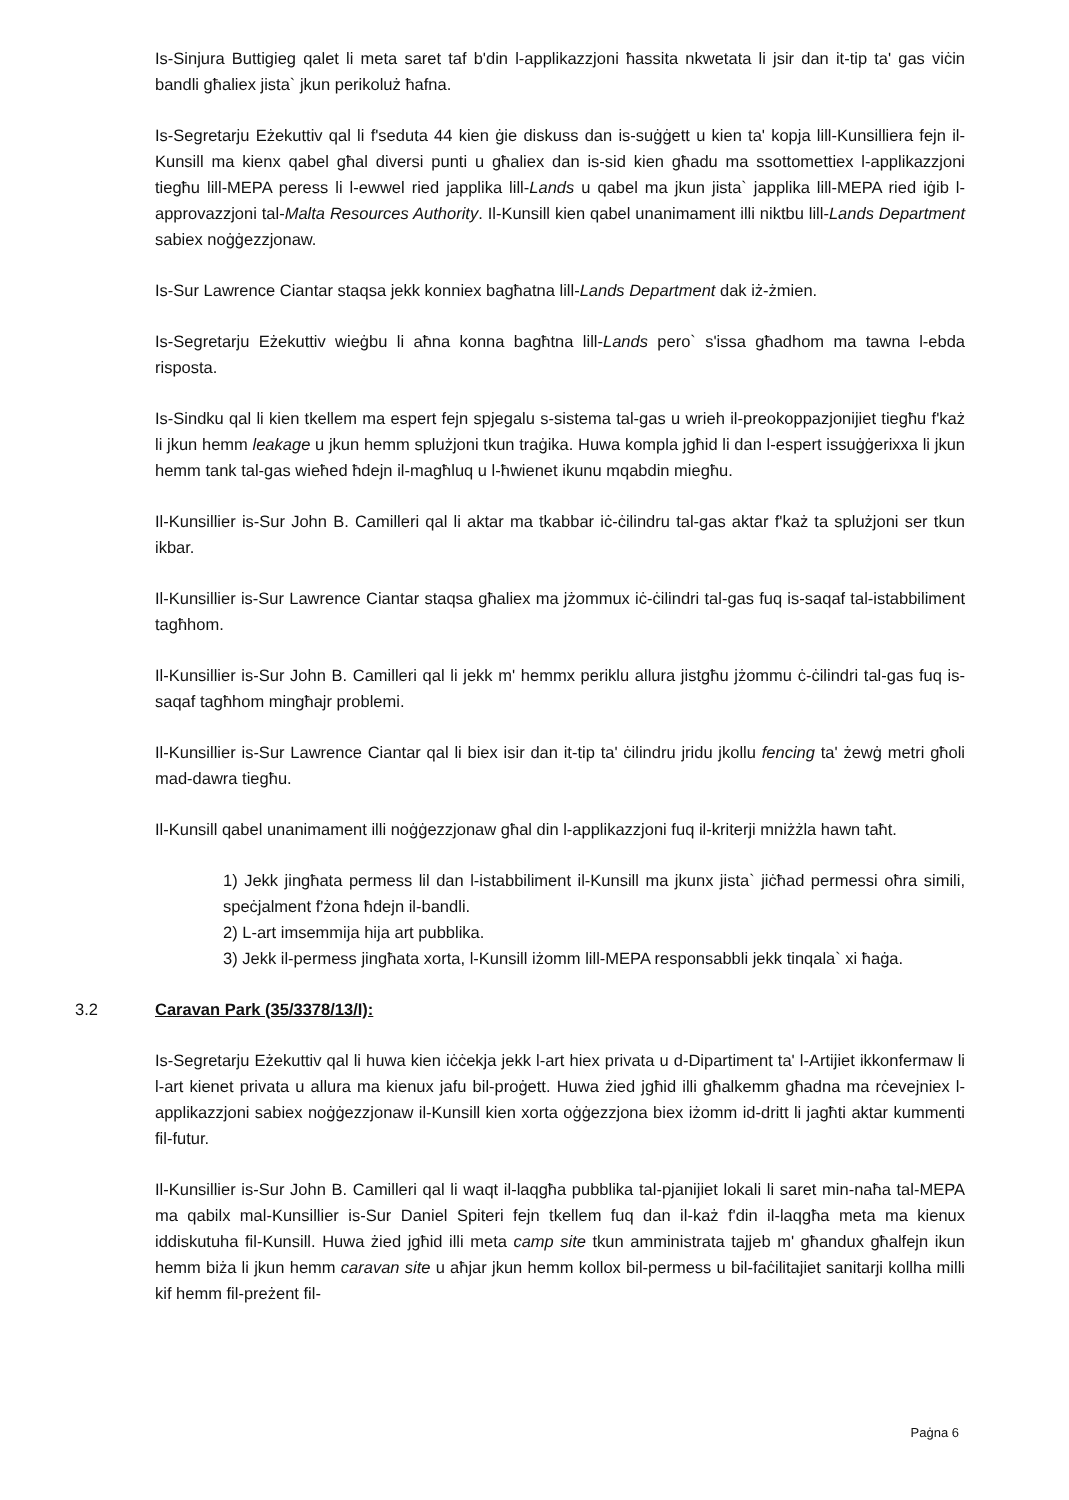Is-Sinjura Buttigieg qalet li meta saret taf b'din l-applikazzjoni ħassita nkwetata li jsir dan it-tip ta' gas viċin bandli għaliex jista` jkun perikoluż ħafna.
Is-Segretarju Eżekuttiv qal li f'seduta 44 kien ġie diskuss dan is-suġġett u kien ta' kopja lill-Kunsilliera fejn il-Kunsill ma kienx qabel għal diversi punti u għaliex dan is-sid kien għadu ma ssottomettiex l-applikazzjoni tiegħu lill-MEPA peress li l-ewwel ried japplika lill-Lands u qabel ma jkun jista` japplika lill-MEPA ried iġib l-approvazzjoni tal-Malta Resources Authority. Il-Kunsill kien qabel unanimament illi niktbu lill-Lands Department sabiex noġġezzjonaw.
Is-Sur Lawrence Ciantar staqsa jekk konniex bagħatna lill-Lands Department dak iż-żmien.
Is-Segretarju Eżekuttiv wieġbu li aħna konna bagħtna lill-Lands pero` s'issa għadhom ma tawna l-ebda risposta.
Is-Sindku qal li kien tkellem ma espert fejn spjegalu s-sistema tal-gas u wrieh il-preokoppazjonijiet tiegħu f'każ li jkun hemm leakage u jkun hemm splużjoni tkun traġika. Huwa kompla jgħid li dan l-espert issuġġerixxa li jkun hemm tank tal-gas wieħed ħdejn il-magħluq u l-ħwienet ikunu mqabdin miegħu.
Il-Kunsillier is-Sur John B. Camilleri qal li aktar ma tkabbar iċ-ċilindru tal-gas aktar f'każ ta splużjoni ser tkun ikbar.
Il-Kunsillier is-Sur Lawrence Ciantar staqsa għaliex ma jżommux iċ-ċilindri tal-gas fuq is-saqaf tal-istabbiliment tagħhom.
Il-Kunsillier is-Sur John B. Camilleri qal li jekk m' hemmx periklu allura jistgħu jżommu ċ-ċilindri tal-gas fuq is-saqaf tagħhom mingħajr problemi.
Il-Kunsillier is-Sur Lawrence Ciantar qal li biex isir dan it-tip ta' ċilindru jridu jkollu fencing ta' żewġ metri għoli mad-dawra tiegħu.
Il-Kunsill qabel unanimament illi noġġezzjonaw għal din l-applikazzjoni fuq il-kriterji mniżżla hawn taħt.
1) Jekk jingħata permess lil dan l-istabbiliment il-Kunsill ma jkunx jista` jiċħad permessi oħra simili, speċjalment f'żona ħdejn il-bandli.
2) L-art imsemmija hija art pubblika.
3) Jekk il-permess jingħata xorta, l-Kunsill iżomm lill-MEPA responsabbli jekk tinqala` xi ħaġa.
3.2 Caravan Park (35/3378/13/I):
Is-Segretarju Eżekuttiv qal li huwa kien iċċekja jekk l-art hiex privata u d-Dipartiment ta' l-Artijiet ikkonfermaw li l-art kienet privata u allura ma kienux jafu bil-proġett. Huwa żied jgħid illi għalkemm għadna ma rċevejniex l-applikazzjoni sabiex noġġezzjonaw il-Kunsill kien xorta oġġezzjona biex iżomm id-dritt li jagħti aktar kummenti fil-futur.
Il-Kunsillier is-Sur John B. Camilleri qal li waqt il-laqgħa pubblika tal-pjanijiet lokali li saret min-naħa tal-MEPA ma qabilx mal-Kunsillier is-Sur Daniel Spiteri fejn tkellem fuq dan il-każ f'din il-laqgħa meta ma kienux iddiskutuha fil-Kunsill. Huwa żied jgħid illi meta camp site tkun amministrata tajjeb m' għandux għalfejn ikun hemm biża li jkun hemm caravan site u aħjar jkun hemm kollox bil-permess u bil-faċilitajiet sanitarji kollha milli kif hemm fil-preżent fil-
Paġna 6